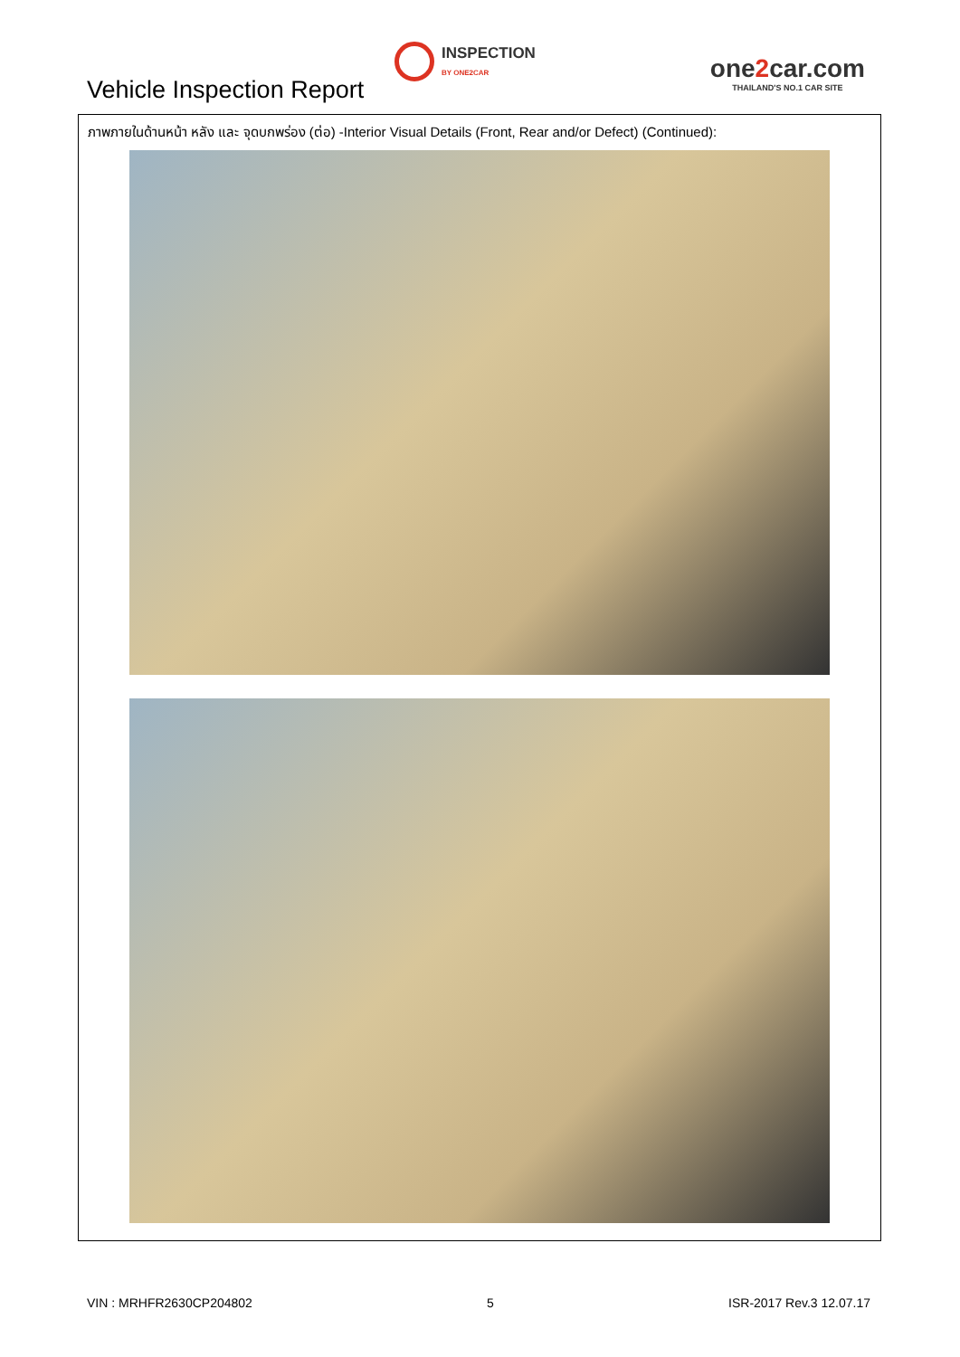Vehicle Inspection Report
INSPECTION
BY ONE2CAR
one2car.com
THAILAND'S NO.1 CAR SITE
ภาพภายในด้านหน้า หลัง และ จุดบกพร่อง (ต่อ) -Interior Visual Details (Front, Rear and/or Defect) (Continued):
VIN : MRHFR2630CP204802 5 ISR-2017 Rev.3 12.07.17